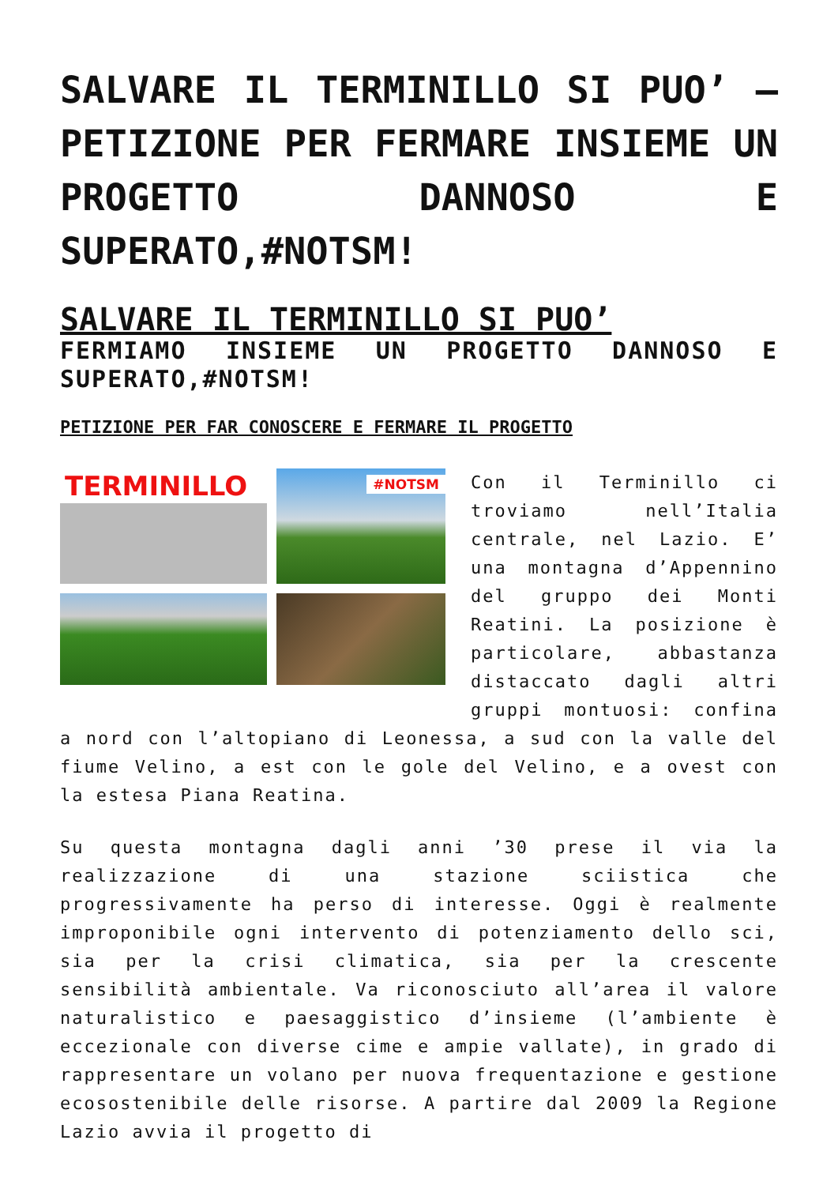SALVARE IL TERMINILLO SI PUO’ – PETIZIONE PER FERMARE INSIEME UN PROGETTO DANNOSO E SUPERATO,#NOTSM!
SALVARE IL TERMINILLO SI PUO’
FERMIAMO INSIEME UN PROGETTO DANNOSO E SUPERATO,#NOTSM!
PETIZIONE PER FAR CONOSCERE E FERMARE IL PROGETTO
TERMINILLO
#NOTSM
Con il Terminillo ci troviamo nell’Italia centrale, nel Lazio. E’ una montagna d’Appennino del gruppo dei Monti Reatini. La posizione è particolare, abbastanza distaccato dagli altri gruppi montuosi: confina a nord con l’altopiano di Leonessa, a sud con la valle del fiume Velino, a est con le gole del Velino, e a ovest con la estesa Piana Reatina.
Su questa montagna dagli anni ’30 prese il via la realizzazione di una stazione sciistica che progressivamente ha perso di interesse. Oggi è realmente improponibile ogni intervento di potenziamento dello sci, sia per la crisi climatica, sia per la crescente sensibilità ambientale. Va riconosciuto all’area il valore naturalistico e paesaggistico d’insieme (l’ambiente è eccezionale con diverse cime e ampie vallate), in grado di rappresentare un volano per nuova frequentazione e gestione ecosostenibile delle risorse. A partire dal 2009 la Regione Lazio avvia il progetto di